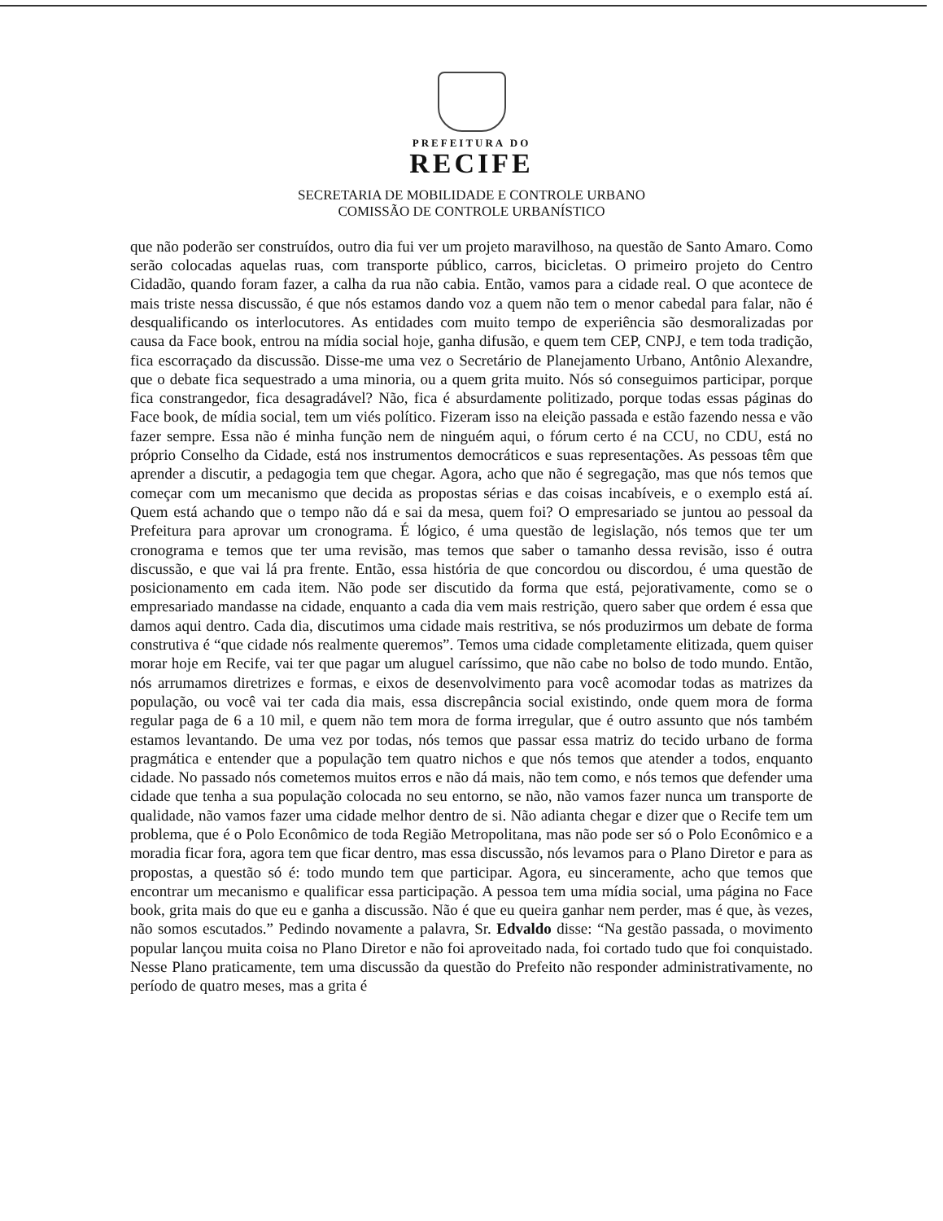PREFEITURA DO
RECIFE
SECRETARIA DE MOBILIDADE E CONTROLE URBANO
COMISSÃO DE CONTROLE URBANÍSTICO
que não poderão ser construídos, outro dia fui ver um projeto maravilhoso, na questão de Santo Amaro. Como serão colocadas aquelas ruas, com transporte público, carros, bicicletas. O primeiro projeto do Centro Cidadão, quando foram fazer, a calha da rua não cabia. Então, vamos para a cidade real. O que acontece de mais triste nessa discussão, é que nós estamos dando voz a quem não tem o menor cabedal para falar, não é desqualificando os interlocutores. As entidades com muito tempo de experiência são desmoralizadas por causa da Face book, entrou na mídia social hoje, ganha difusão, e quem tem CEP, CNPJ, e tem toda tradição, fica escorraçado da discussão. Disse-me uma vez o Secretário de Planejamento Urbano, Antônio Alexandre, que o debate fica sequestrado a uma minoria, ou a quem grita muito. Nós só conseguimos participar, porque fica constrangedor, fica desagradável? Não, fica é absurdamente politizado, porque todas essas páginas do Face book, de mídia social, tem um viés político. Fizeram isso na eleição passada e estão fazendo nessa e vão fazer sempre. Essa não é minha função nem de ninguém aqui, o fórum certo é na CCU, no CDU, está no próprio Conselho da Cidade, está nos instrumentos democráticos e suas representações. As pessoas têm que aprender a discutir, a pedagogia tem que chegar. Agora, acho que não é segregação, mas que nós temos que começar com um mecanismo que decida as propostas sérias e das coisas incabíveis, e o exemplo está aí. Quem está achando que o tempo não dá e sai da mesa, quem foi? O empresariado se juntou ao pessoal da Prefeitura para aprovar um cronograma. É lógico, é uma questão de legislação, nós temos que ter um cronograma e temos que ter uma revisão, mas temos que saber o tamanho dessa revisão, isso é outra discussão, e que vai lá pra frente. Então, essa história de que concordou ou discordou, é uma questão de posicionamento em cada item. Não pode ser discutido da forma que está, pejorativamente, como se o empresariado mandasse na cidade, enquanto a cada dia vem mais restrição, quero saber que ordem é essa que damos aqui dentro. Cada dia, discutimos uma cidade mais restritiva, se nós produzirmos um debate de forma construtiva é “que cidade nós realmente queremos”. Temos uma cidade completamente elitizada, quem quiser morar hoje em Recife, vai ter que pagar um aluguel caríssimo, que não cabe no bolso de todo mundo. Então, nós arrumamos diretrizes e formas, e eixos de desenvolvimento para você acomodar todas as matrizes da população, ou você vai ter cada dia mais, essa discrepância social existindo, onde quem mora de forma regular paga de 6 a 10 mil, e quem não tem mora de forma irregular, que é outro assunto que nós também estamos levantando. De uma vez por todas, nós temos que passar essa matriz do tecido urbano de forma pragmática e entender que a população tem quatro nichos e que nós temos que atender a todos, enquanto cidade. No passado nós cometemos muitos erros e não dá mais, não tem como, e nós temos que defender uma cidade que tenha a sua população colocada no seu entorno, se não, não vamos fazer nunca um transporte de qualidade, não vamos fazer uma cidade melhor dentro de si. Não adianta chegar e dizer que o Recife tem um problema, que é o Polo Econômico de toda Região Metropolitana, mas não pode ser só o Polo Econômico e a moradia ficar fora, agora tem que ficar dentro, mas essa discussão, nós levamos para o Plano Diretor e para as propostas, a questão só é: todo mundo tem que participar. Agora, eu sinceramente, acho que temos que encontrar um mecanismo e qualificar essa participação. A pessoa tem uma mídia social, uma página no Face book, grita mais do que eu e ganha a discussão. Não é que eu queira ganhar nem perder, mas é que, às vezes, não somos escutados.” Pedindo novamente a palavra, Sr. Edvaldo disse: “Na gestão passada, o movimento popular lançou muita coisa no Plano Diretor e não foi aproveitado nada, foi cortado tudo que foi conquistado. Nesse Plano praticamente, tem uma discussão da questão do Prefeito não responder administrativamente, no período de quatro meses, mas a grita é